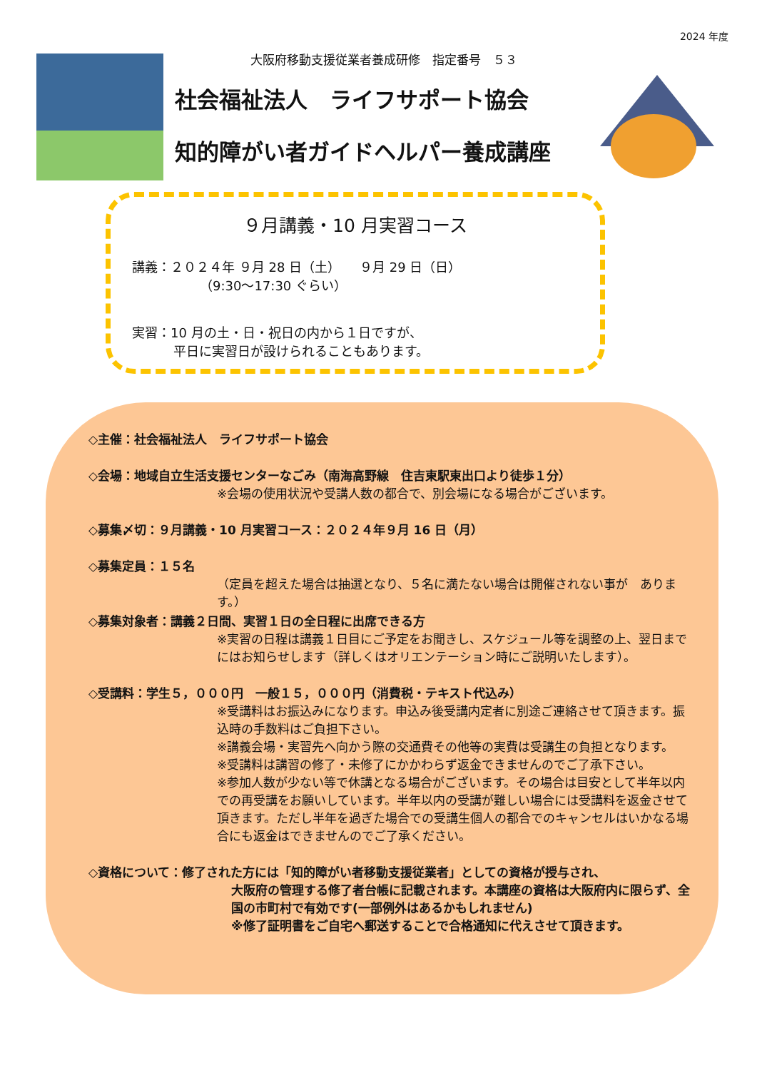2024 年度
大阪府移動支援従業者養成研修　指定番号　５３
社会福祉法人　ライフサポート協会
知的障がい者ガイドヘルパー養成講座
９月講義・10 月実習コース
講義：２０２４年 ９月 28 日（土）　　９月 29 日（日）
（9:30～17:30 ぐらい）
実習：10 月の土・日・祝日の内から１日ですが、
平日に実習日が設けられることもあります。
◇主催：社会福祉法人　ライフサポート協会
◇会場：地域自立生活支援センターなごみ（南海高野線　住吉東駅東出口より徒歩１分）
※会場の使用状況や受講人数の都合で、別会場になる場合がございます。
◇募集〆切：９月講義・10 月実習コース：２０２４年９月 16 日（月）
◇募集定員：１５名
（定員を超えた場合は抽選となり、５名に満たない場合は開催されない事が　あります。）
◇募集対象者：講義２日間、実習１日の全日程に出席できる方
※実習の日程は講義１日目にご予定をお聞きし、スケジュール等を調整の上、翌日までにはお知らせします（詳しくはオリエンテーション時にご説明いたします）。
◇受講料：学生５，０００円　一般１５，０００円（消費税・テキスト代込み）
※受講料はお振込みになります。申込み後受講内定者に別途ご連絡させて頂きます。振込時の手数料はご負担下さい。
※講義会場・実習先へ向かう際の交通費その他等の実費は受講生の負担となります。
※受講料は講習の修了・未修了にかかわらず返金できませんのでご了承下さい。
※参加人数が少ない等で休講となる場合がございます。その場合は目安として半年以内での再受講をお願いしています。半年以内の受講が難しい場合には受講料を返金させて頂きます。ただし半年を過ぎた場合での受講生個人の都合でのキャンセルはいかなる場合にも返金はできませんのでご了承ください。
◇資格について：修了された方には「知的障がい者移動支援従業者」としての資格が授与され、
大阪府の管理する修了者台帳に記載されます。本講座の資格は大阪府内に限らず、全国の市町村で有効です(一部例外はあるかもしれません)
※修了証明書をご自宅へ郵送することで合格通知に代えさせて頂きます。